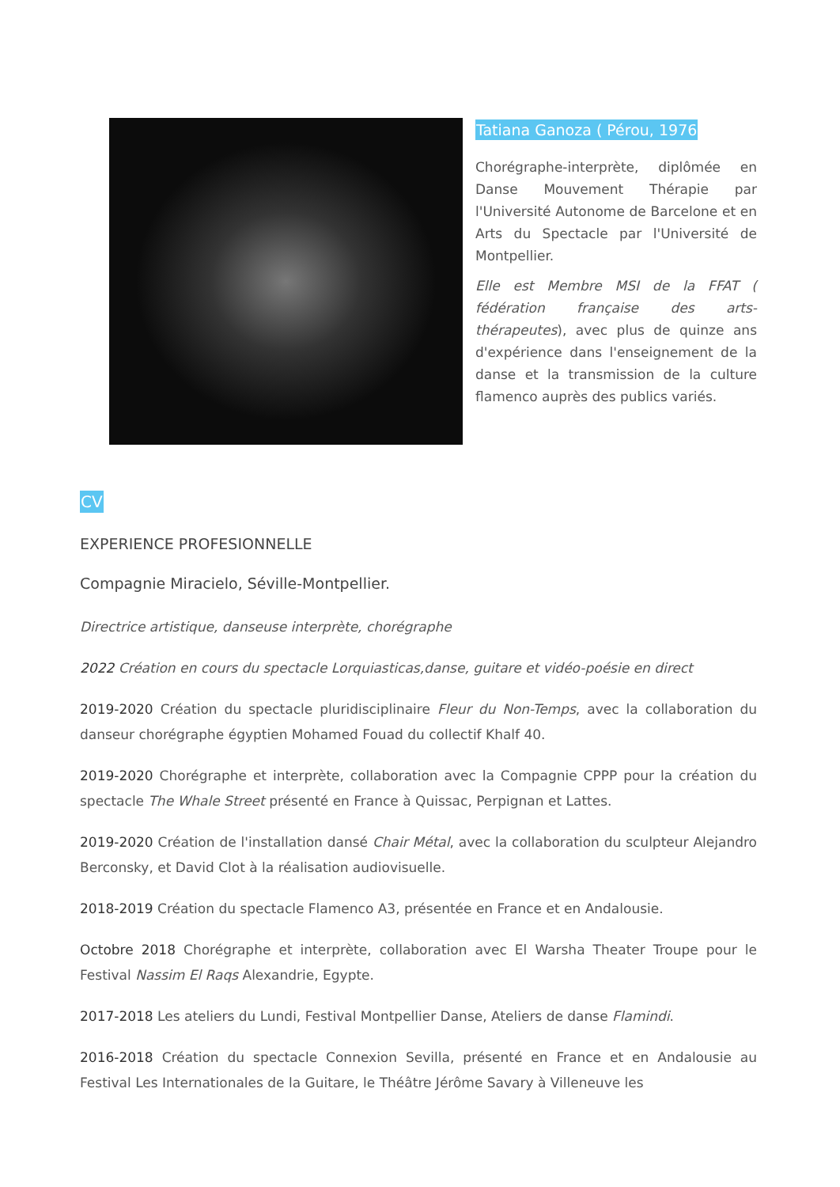Tatiana Ganoza ( Pérou, 1976
Chorégraphe-interprète, diplômée en Danse Mouvement Thérapie par l'Université Autonome de Barcelone et en Arts du Spectacle par l'Université de Montpellier.
Elle est Membre MSI de la FFAT ( fédération française des arts-thérapeutes), avec plus de quinze ans d'expérience dans l'enseignement de la danse et la transmission de la culture flamenco auprès des publics variés.
CV
EXPERIENCE PROFESIONNELLE
Compagnie Miracielo, Séville-Montpellier.
Directrice artistique, danseuse interprète, chorégraphe
2022 Création en cours du spectacle Lorquiasticas,danse, guitare et vidéo-poésie en direct
2019-2020 Création du spectacle pluridisciplinaire Fleur du Non-Temps, avec la collaboration du danseur chorégraphe égyptien Mohamed Fouad du collectif Khalf 40.
2019-2020 Chorégraphe et interprète, collaboration avec la Compagnie CPPP pour la création du spectacle The Whale Street présenté en France à Quissac, Perpignan et Lattes.
2019-2020 Création de l'installation dansé Chair Métal, avec la collaboration du sculpteur Alejandro Berconsky, et David Clot à la réalisation audiovisuelle.
2018-2019 Création du spectacle Flamenco A3, présentée en France et en Andalousie.
Octobre 2018 Chorégraphe et interprète, collaboration avec El Warsha Theater Troupe pour le Festival Nassim El Raqs Alexandrie, Egypte.
2017-2018 Les ateliers du Lundi, Festival Montpellier Danse, Ateliers de danse Flamindi.
2016-2018 Création du spectacle Connexion Sevilla, présenté en France et en Andalousie au Festival Les Internationales de la Guitare, le Théâtre Jérôme Savary à Villeneuve les